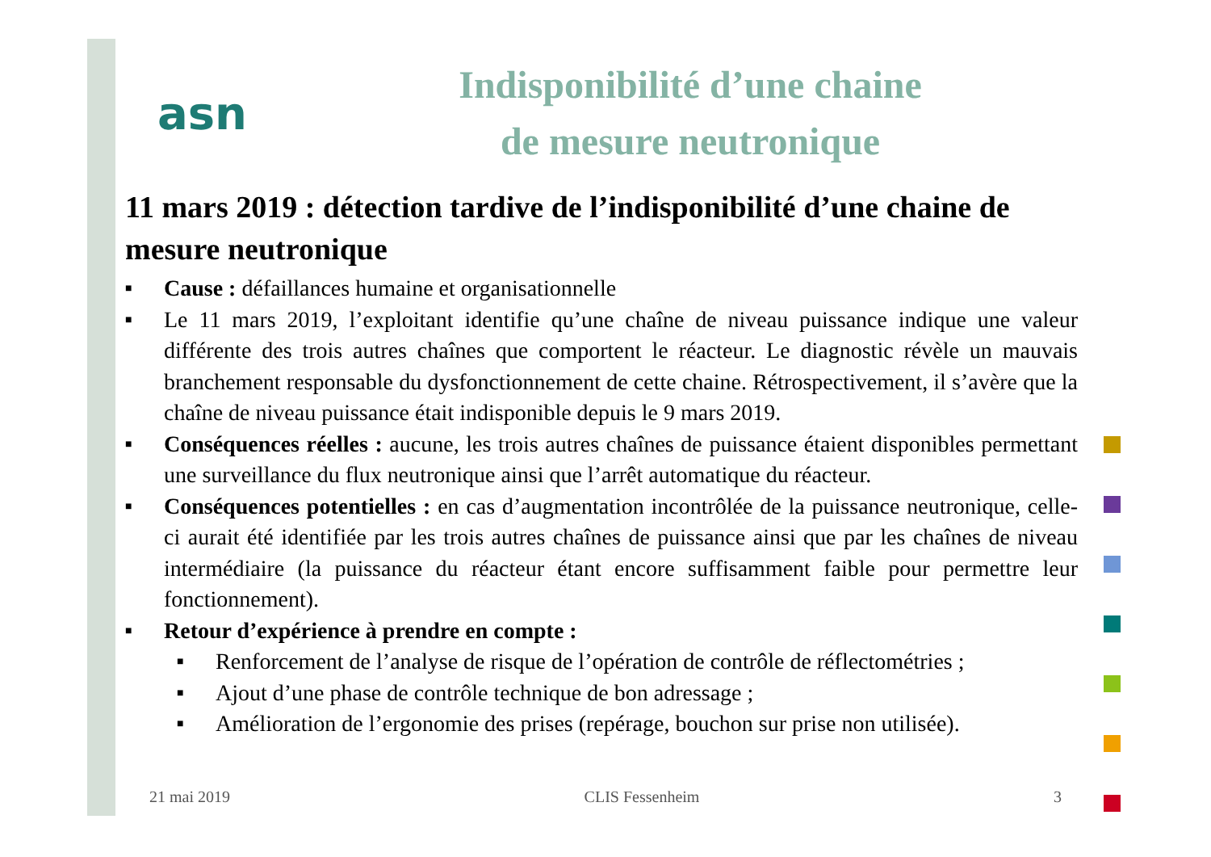asn
Indisponibilité d’une chaine
de mesure neutronique
11 mars 2019 : détection tardive de l’indisponibilité d’une chaine de mesure neutronique
■ Cause : défaillances humaine et organisationnelle
■ Le 11 mars 2019, l’exploitant identifie qu’une chaîne de niveau puissance indique une valeur différente des trois autres chaînes que comportent le réacteur. Le diagnostic révèle un mauvais branchement responsable du dysfonctionnement de cette chaine. Rétrospectivement, il s’avère que la chaîne de niveau puissance était indisponible depuis le 9 mars 2019.
■ Conséquences réelles : aucune, les trois autres chaînes de puissance étaient disponibles permettant une surveillance du flux neutronique ainsi que l’arrêt automatique du réacteur.
■ Conséquences potentielles : en cas d’augmentation incontrôlée de la puissance neutronique, celle-ci aurait été identifiée par les trois autres chaînes de puissance ainsi que par les chaînes de niveau intermédiaire (la puissance du réacteur étant encore suffisamment faible pour permettre leur fonctionnement).
■ Retour d’expérience à prendre en compte :
■ Renforcement de l’analyse de risque de l’opération de contrôle de réflectométries ;
■ Ajout d’une phase de contrôle technique de bon adressage ;
■ Amélioration de l’ergonomie des prises (repérage, bouchon sur prise non utilisée).
21 mai 2019 CLIS Fessenheim 3